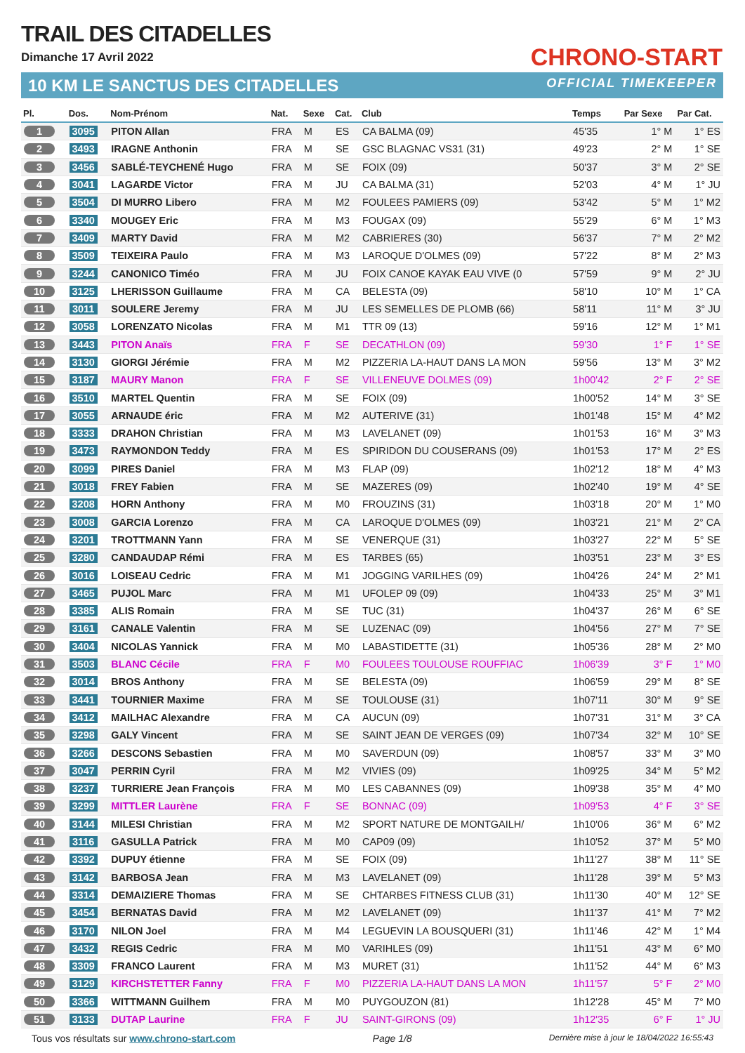TRAIL DES CITADELLES
Dimanche 17 Avril 2022
10 KM LE SANCTUS DES CITADELLES
CHRONO-START
OFFICIAL TIMEKEEPER
| Pl. | Dos. | Nom-Prénom | Nat. | Sexe | Cat. | Club | Temps | Par Sexe | Par Cat. |
| --- | --- | --- | --- | --- | --- | --- | --- | --- | --- |
| 1 | 3095 | PITON Allan | FRA | M | ES | CA BALMA (09) | 45'35 | 1° M | 1° ES |
| 2 | 3493 | IRAGNE Anthonin | FRA | M | SE | GSC BLAGNAC VS31 (31) | 49'23 | 2° M | 1° SE |
| 3 | 3456 | SABLÉ-TEYCHENÉ Hugo | FRA | M | SE | FOIX (09) | 50'37 | 3° M | 2° SE |
| 4 | 3041 | LAGARDE Victor | FRA | M | JU | CA BALMA (31) | 52'03 | 4° M | 1° JU |
| 5 | 3504 | DI MURRO Libero | FRA | M | M2 | FOULEES PAMIERS (09) | 53'42 | 5° M | 1° M2 |
| 6 | 3340 | MOUGEY Eric | FRA | M | M3 | FOUGAX (09) | 55'29 | 6° M | 1° M3 |
| 7 | 3409 | MARTY David | FRA | M | M2 | CABRIERES (30) | 56'37 | 7° M | 2° M2 |
| 8 | 3509 | TEIXEIRA Paulo | FRA | M | M3 | LAROQUE D'OLMES (09) | 57'22 | 8° M | 2° M3 |
| 9 | 3244 | CANONICO Timéo | FRA | M | JU | FOIX CANOE KAYAK EAU VIVE (0 | 57'59 | 9° M | 2° JU |
| 10 | 3125 | LHERISSON Guillaume | FRA | M | CA | BELESTA (09) | 58'10 | 10° M | 1° CA |
| 11 | 3011 | SOULERE Jeremy | FRA | M | JU | LES SEMELLES DE PLOMB (66) | 58'11 | 11° M | 3° JU |
| 12 | 3058 | LORENZATO Nicolas | FRA | M | M1 | TTR 09 (13) | 59'16 | 12° M | 1° M1 |
| 13 | 3443 | PITON Anaïs | FRA | F | SE | DECATHLON (09) | 59'30 | 1° F | 1° SE |
| 14 | 3130 | GIORGI Jérémie | FRA | M | M2 | PIZZERIA LA-HAUT DANS LA MON | 59'56 | 13° M | 3° M2 |
| 15 | 3187 | MAURY Manon | FRA | F | SE | VILLENEUVE DOLMES (09) | 1h00'42 | 2° F | 2° SE |
| 16 | 3510 | MARTEL Quentin | FRA | M | SE | FOIX (09) | 1h00'52 | 14° M | 3° SE |
| 17 | 3055 | ARNAUDE éric | FRA | M | M2 | AUTERIVE (31) | 1h01'48 | 15° M | 4° M2 |
| 18 | 3333 | DRAHON Christian | FRA | M | M3 | LAVELANET (09) | 1h01'53 | 16° M | 3° M3 |
| 19 | 3473 | RAYMONDON Teddy | FRA | M | ES | SPIRIDON DU COUSERANS (09) | 1h01'53 | 17° M | 2° ES |
| 20 | 3099 | PIRES Daniel | FRA | M | M3 | FLAP (09) | 1h02'12 | 18° M | 4° M3 |
| 21 | 3018 | FREY Fabien | FRA | M | SE | MAZERES (09) | 1h02'40 | 19° M | 4° SE |
| 22 | 3208 | HORN Anthony | FRA | M | M0 | FROUZINS (31) | 1h03'18 | 20° M | 1° M0 |
| 23 | 3008 | GARCIA Lorenzo | FRA | M | CA | LAROQUE D'OLMES (09) | 1h03'21 | 21° M | 2° CA |
| 24 | 3201 | TROTTMANN Yann | FRA | M | SE | VENERQUE (31) | 1h03'27 | 22° M | 5° SE |
| 25 | 3280 | CANDAUDAP Rémi | FRA | M | ES | TARBES (65) | 1h03'51 | 23° M | 3° ES |
| 26 | 3016 | LOISEAU Cedric | FRA | M | M1 | JOGGING VARILHES (09) | 1h04'26 | 24° M | 2° M1 |
| 27 | 3465 | PUJOL Marc | FRA | M | M1 | UFOLEP 09 (09) | 1h04'33 | 25° M | 3° M1 |
| 28 | 3385 | ALIS Romain | FRA | M | SE | TUC (31) | 1h04'37 | 26° M | 6° SE |
| 29 | 3161 | CANALE Valentin | FRA | M | SE | LUZENAC (09) | 1h04'56 | 27° M | 7° SE |
| 30 | 3404 | NICOLAS Yannick | FRA | M | M0 | LABASTIDETTE (31) | 1h05'36 | 28° M | 2° M0 |
| 31 | 3503 | BLANC Cécile | FRA | F | M0 | FOULEES TOULOUSE ROUFFIAC | 1h06'39 | 3° F | 1° M0 |
| 32 | 3014 | BROS Anthony | FRA | M | SE | BELESTA (09) | 1h06'59 | 29° M | 8° SE |
| 33 | 3441 | TOURNIER Maxime | FRA | M | SE | TOULOUSE (31) | 1h07'11 | 30° M | 9° SE |
| 34 | 3412 | MAILHAC Alexandre | FRA | M | CA | AUCUN (09) | 1h07'31 | 31° M | 3° CA |
| 35 | 3298 | GALY Vincent | FRA | M | SE | SAINT JEAN DE VERGES (09) | 1h07'34 | 32° M | 10° SE |
| 36 | 3266 | DESCONS Sebastien | FRA | M | M0 | SAVERDUN (09) | 1h08'57 | 33° M | 3° M0 |
| 37 | 3047 | PERRIN Cyril | FRA | M | M2 | VIVIES (09) | 1h09'25 | 34° M | 5° M2 |
| 38 | 3237 | TURRIERE Jean François | FRA | M | M0 | LES CABANNES (09) | 1h09'38 | 35° M | 4° M0 |
| 39 | 3299 | MITTLER Laurène | FRA | F | SE | BONNAC (09) | 1h09'53 | 4° F | 3° SE |
| 40 | 3144 | MILESI Christian | FRA | M | M2 | SPORT NATURE DE MONTGAILH/ | 1h10'06 | 36° M | 6° M2 |
| 41 | 3116 | GASULLA Patrick | FRA | M | M0 | CAP09 (09) | 1h10'52 | 37° M | 5° M0 |
| 42 | 3392 | DUPUY étienne | FRA | M | SE | FOIX (09) | 1h11'27 | 38° M | 11° SE |
| 43 | 3142 | BARBOSA Jean | FRA | M | M3 | LAVELANET (09) | 1h11'28 | 39° M | 5° M3 |
| 44 | 3314 | DEMAIZIERE Thomas | FRA | M | SE | CHTARBES FITNESS CLUB (31) | 1h11'30 | 40° M | 12° SE |
| 45 | 3454 | BERNATAS David | FRA | M | M2 | LAVELANET (09) | 1h11'37 | 41° M | 7° M2 |
| 46 | 3170 | NILON Joel | FRA | M | M4 | LEGUEVIN LA BOUSQUERI (31) | 1h11'46 | 42° M | 1° M4 |
| 47 | 3432 | REGIS Cedric | FRA | M | M0 | VARIHLES (09) | 1h11'51 | 43° M | 6° M0 |
| 48 | 3309 | FRANCO Laurent | FRA | M | M3 | MURET (31) | 1h11'52 | 44° M | 6° M3 |
| 49 | 3129 | KIRCHSTETTER Fanny | FRA | F | M0 | PIZZERIA LA-HAUT DANS LA MON | 1h11'57 | 5° F | 2° M0 |
| 50 | 3366 | WITTMANN Guilhem | FRA | M | M0 | PUYGOUZON (81) | 1h12'28 | 45° M | 7° M0 |
| 51 | 3133 | DUTAP Laurine | FRA | F | JU | SAINT-GIRONS (09) | 1h12'35 | 6° F | 1° JU |
Tous vos résultats sur www.chrono-start.com Page 1/8 Dernière mise à jour le 18/04/2022 16:55:43